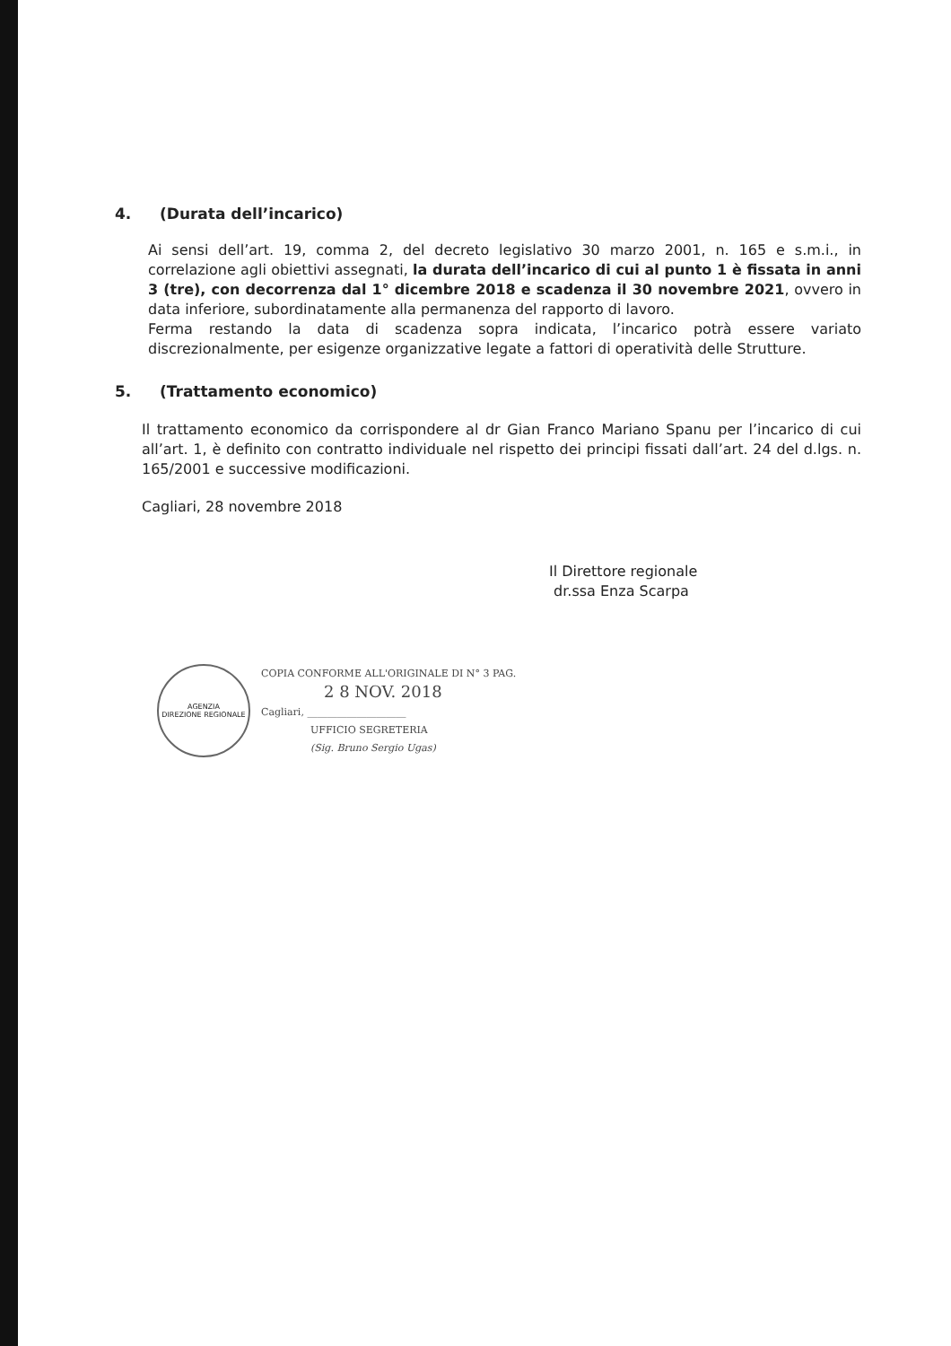4. (Durata dell’incarico)
Ai sensi dell’art. 19, comma 2, del decreto legislativo 30 marzo 2001, n. 165 e s.m.i., in correlazione agli obiettivi assegnati, la durata dell’incarico di cui al punto 1 è fissata in anni 3 (tre), con decorrenza dal 1° dicembre 2018 e scadenza il 30 novembre 2021, ovvero in data inferiore, subordinatamente alla permanenza del rapporto di lavoro.
Ferma restando la data di scadenza sopra indicata, l’incarico potrà essere variato discrezionalmente, per esigenze organizzative legate a fattori di operatività delle Strutture.
5. (Trattamento economico)
Il trattamento economico da corrispondere al dr Gian Franco Mariano Spanu per l’incarico di cui all’art. 1, è definito con contratto individuale nel rispetto dei principi fissati dall’art. 24 del d.lgs. n. 165/2001 e successive modificazioni.
Cagliari, 28 novembre 2018
Il Direttore regionale
dr.ssa Enza Scarpa
AGENZIA
DIREZIONE REGIONALE
COPIA CONFORME ALL'ORIGINALE DI N° 3 PAG.
2 8 NOV. 2018
Cagliari, ____________________
UFFICIO SEGRETERIA
(Sig. Bruno Sergio Ugas)